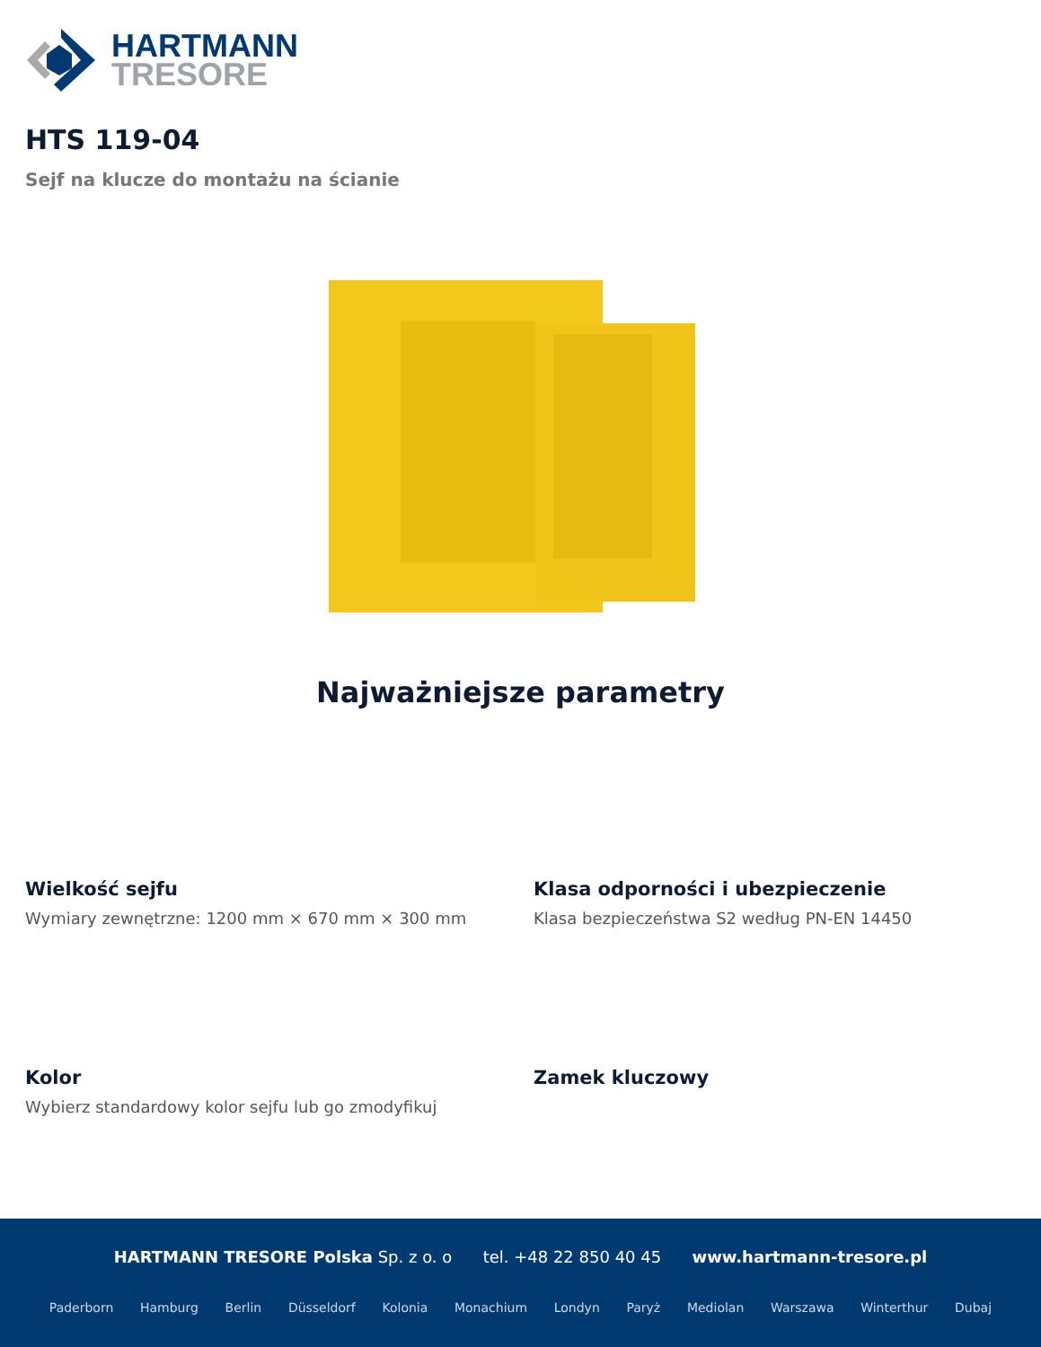HARTMANN
TRESORE
HTS 119-04
Sejf na klucze do montażu na ścianie
Najważniejsze parametry
Wielkość sejfu
Wymiary zewnętrzne: 1200 mm × 670 mm × 300 mm
Klasa odporności i ubezpieczenie
Klasa bezpieczeństwa S2 według PN-EN 14450
Kolor
Wybierz standardowy kolor sejfu lub go zmodyfikuj
Zamek kluczowy
HARTMANN TRESORE Polska Sp. z o. o tel. +48 22 850 40 45 www.hartmann-tresore.pl
Paderborn Hamburg Berlin Düsseldorf Kolonia Monachium Londyn Paryż Mediolan Warszawa Winterthur Dubaj